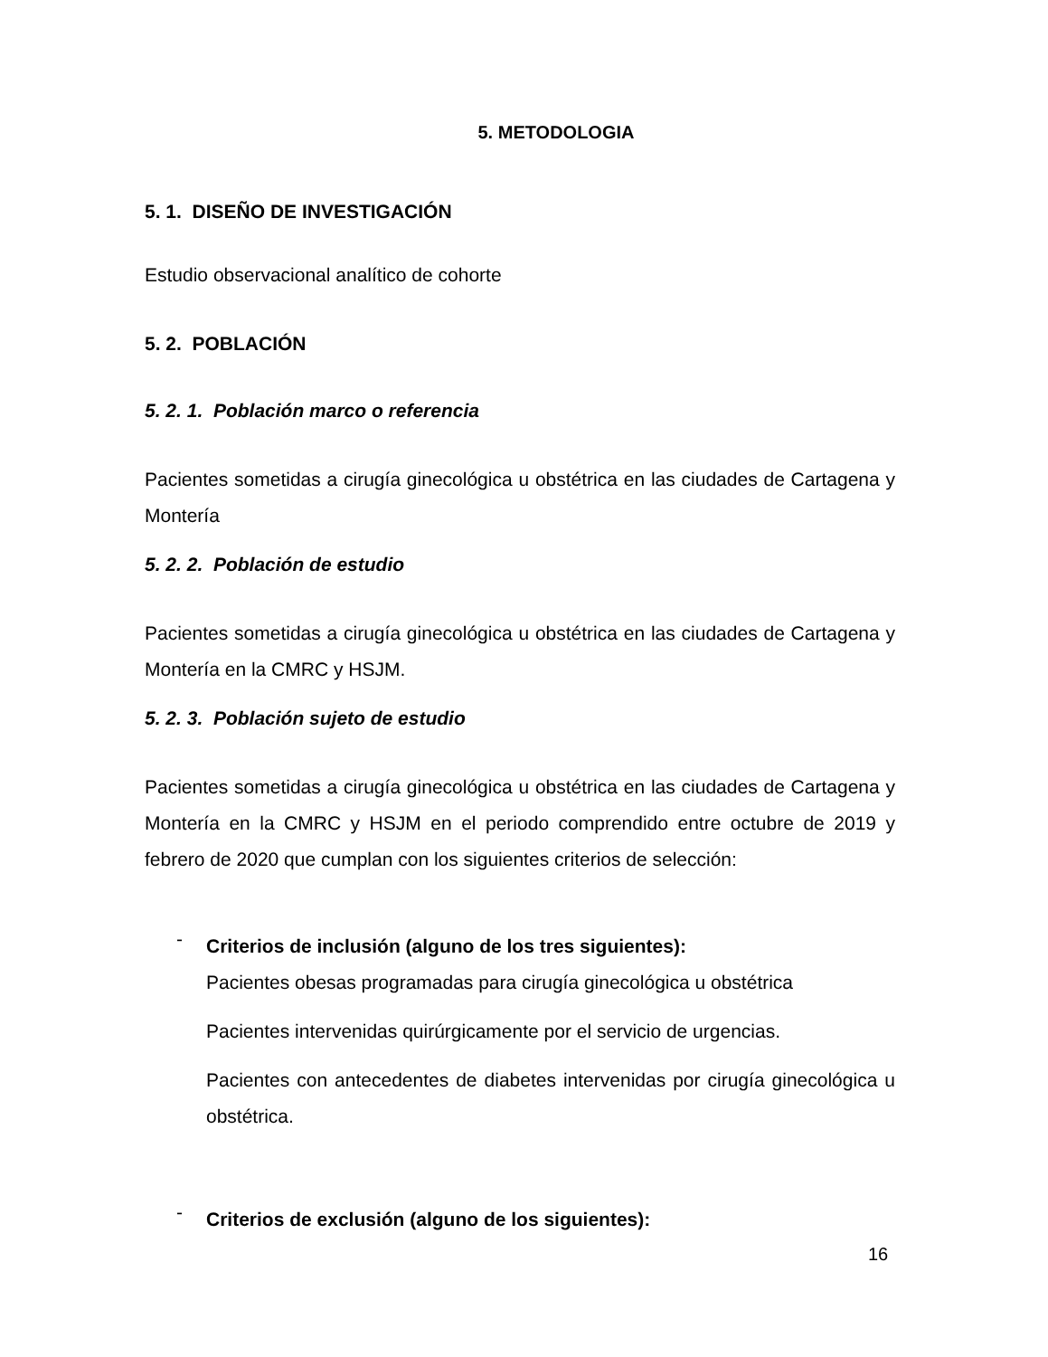5. METODOLOGIA
5. 1. DISEÑO DE INVESTIGACIÓN
Estudio observacional analítico de cohorte
5. 2. POBLACIÓN
5. 2. 1. Población marco o referencia
Pacientes sometidas a cirugía ginecológica u obstétrica en las ciudades de Cartagena y Montería
5. 2. 2. Población de estudio
Pacientes sometidas a cirugía ginecológica u obstétrica en las ciudades de Cartagena y Montería en la CMRC y HSJM.
5. 2. 3. Población sujeto de estudio
Pacientes sometidas a cirugía ginecológica u obstétrica en las ciudades de Cartagena y Montería en la CMRC y HSJM en el periodo comprendido entre octubre de 2019 y febrero de 2020 que cumplan con los siguientes criterios de selección:
-
Criterios de inclusión (alguno de los tres siguientes):
Pacientes obesas programadas para cirugía ginecológica u obstétrica
Pacientes intervenidas quirúrgicamente por el servicio de urgencias.
Pacientes con antecedentes de diabetes intervenidas por cirugía ginecológica u obstétrica.
-
Criterios de exclusión (alguno de los siguientes):
16